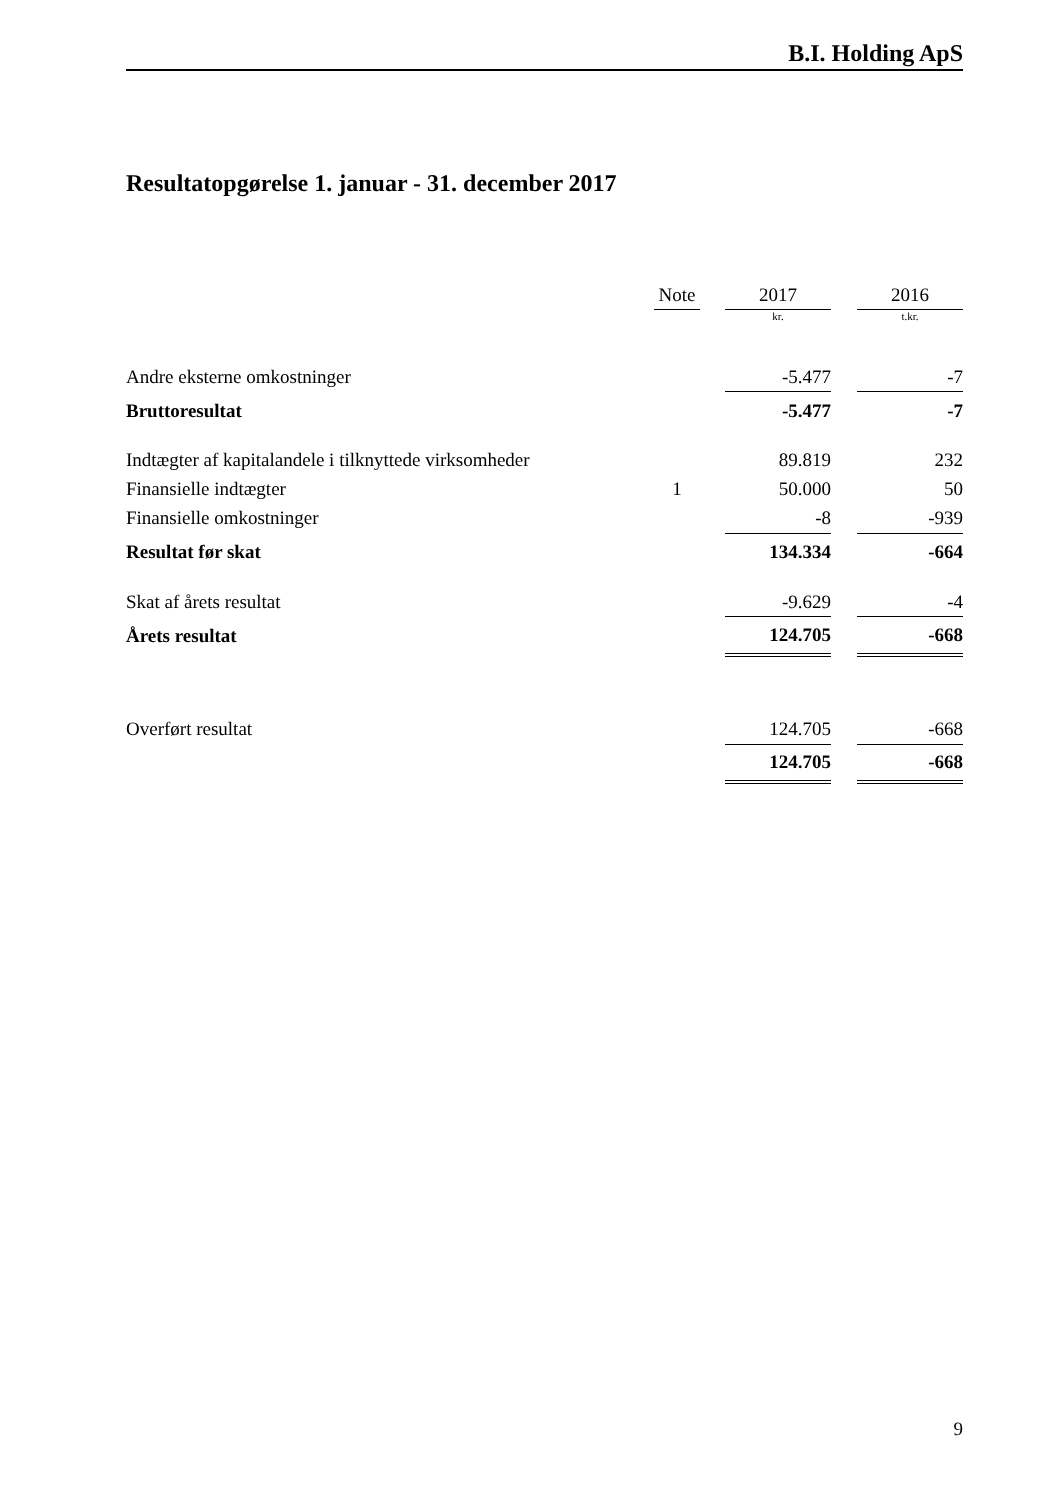B.I. Holding ApS
Resultatopgørelse 1. januar - 31. december 2017
| | Note | | 2017 | | 2016 |
| | | | kr. | | t.kr. |
| Andre eksterne omkostninger | | | -5.477 | | -7 |
| Bruttoresultat | | | -5.477 | | -7 |
| Indtægter af kapitalandele i tilknyttede virksomheder | | | 89.819 | | 232 |
| Finansielle indtægter | 1 | | 50.000 | | 50 |
| Finansielle omkostninger | | | -8 | | -939 |
| Resultat før skat | | | 134.334 | | -664 |
| Skat af årets resultat | | | -9.629 | | -4 |
| Årets resultat | | | 124.705 | | -668 |
| Overført resultat | | | 124.705 | | -668 |
| | | | 124.705 | | -668 |
9